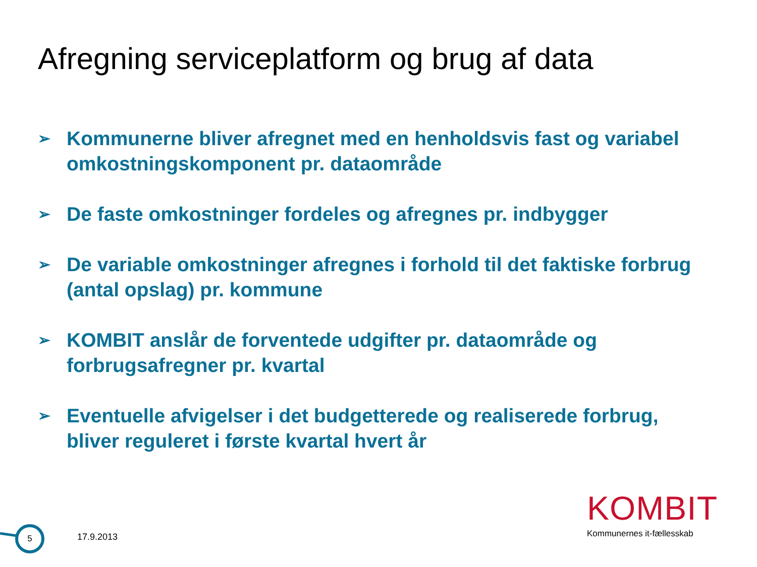Afregning serviceplatform og brug af data
➢ Kommunerne bliver afregnet med en henholdsvis fast og variabel omkostningskomponent pr. dataområde
➢ De faste omkostninger fordeles og afregnes pr. indbygger
➢ De variable omkostninger afregnes i forhold til det faktiske forbrug (antal opslag) pr. kommune
➢ KOMBIT anslår de forventede udgifter pr. dataområde og forbrugsafregner pr. kvartal
➢ Eventuelle afvigelser i det budgetterede og realiserede forbrug, bliver reguleret i første kvartal hvert år
KOMBIT
Kommunernes it-fællesskab
5
17.9.2013